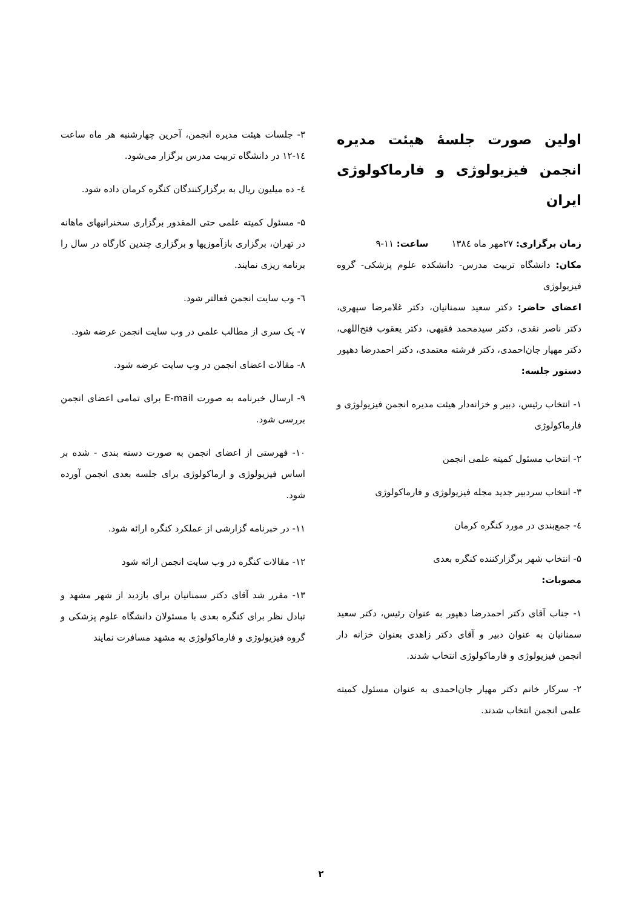اولین صورت جلسهٔ هیئت مدیره انجمن فیزیولوژی و فارماکولوژی ایران
زمان برگزاری: ۲۷مهر ماه ۱۳۸٤ ساعت: ۱۱-۹
مکان: دانشگاه تربیت مدرس- دانشکده علوم پزشکی- گروه فیزیولوژی
اعضای حاضر: دکتر سعید سمنانیان، دکتر غلامرضا سپهری، دکتر ناصر نقدی، دکتر سیدمحمد فقیهی، دکتر یعقوب فتح‌اللهی، دکتر مهیار جان‌احمدی، دکتر فرشته معتمدی، دکتر احمدرضا دهپور
دستور جلسه:
۱- انتخاب رئیس، دبیر و خزانه‌دار هیئت مدیره انجمن فیزیولوژی و فارماکولوژی
۲- انتخاب مسئول کمیته علمی انجمن
۳- انتخاب سردبیر جدید مجله فیزیولوژی و فارماکولوژی
٤- جمع‌بندی در مورد کنگره کرمان
۵- انتخاب شهر برگزارکننده کنگره بعدی
مصوبات:
۱- جناب آقای دکتر احمدرضا دهپور به عنوان رئیس، دکتر سعید سمنانیان به عنوان دبیر و آقای دکتر زاهدی بعنوان خزانه دار انجمن فیزیولوژی و فارماکولوژی انتخاب شدند.
۲- سرکار خانم دکتر مهیار جان‌احمدی به عنوان مسئول کمیته علمی انجمن انتخاب شدند.
۳- جلسات هیئت مدیره انجمن، آخرین چهارشنبه هر ماه ساعت ۱٤-۱۲ در دانشگاه تربیت مدرس برگزار می‌شود.
٤- ده میلیون ریال به برگزارکنندگان کنگره کرمان داده شود.
۵- مسئول کمیته علمی حتی المقدور برگزاری سخنرانیهای ماهانه در تهران، برگزاری بازآموزیها و برگزاری چندین کارگاه در سال را برنامه ریزی نمایند.
٦- وب سایت انجمن فعالتر شود.
۷- یک سری از مطالب علمی در وب سایت انجمن عرضه شود.
۸- مقالات اعضای انجمن در وب سایت عرضه شود.
۹- ارسال خبرنامه به صورت E-mail برای تمامی اعضای انجمن بررسی شود.
۱۰- فهرستی از اعضای انجمن به صورت دسته بندی - شده بر اساس فیزیولوژی و ارماکولوژی برای جلسه بعدی انجمن آورده شود.
۱۱- در خبرنامه گزارشی از عملکرد کنگره ارائه شود.
۱۲- مقالات کنگره در وب سایت انجمن ارائه شود
۱۳- مقرر شد آقای دکتر سمنانیان برای بازدید از شهر مشهد و تبادل نظر برای کنگره بعدی با مسئولان دانشگاه علوم پزشکی و گروه فیزیولوژی و فارماکولوژی به مشهد مسافرت نمایند
۲